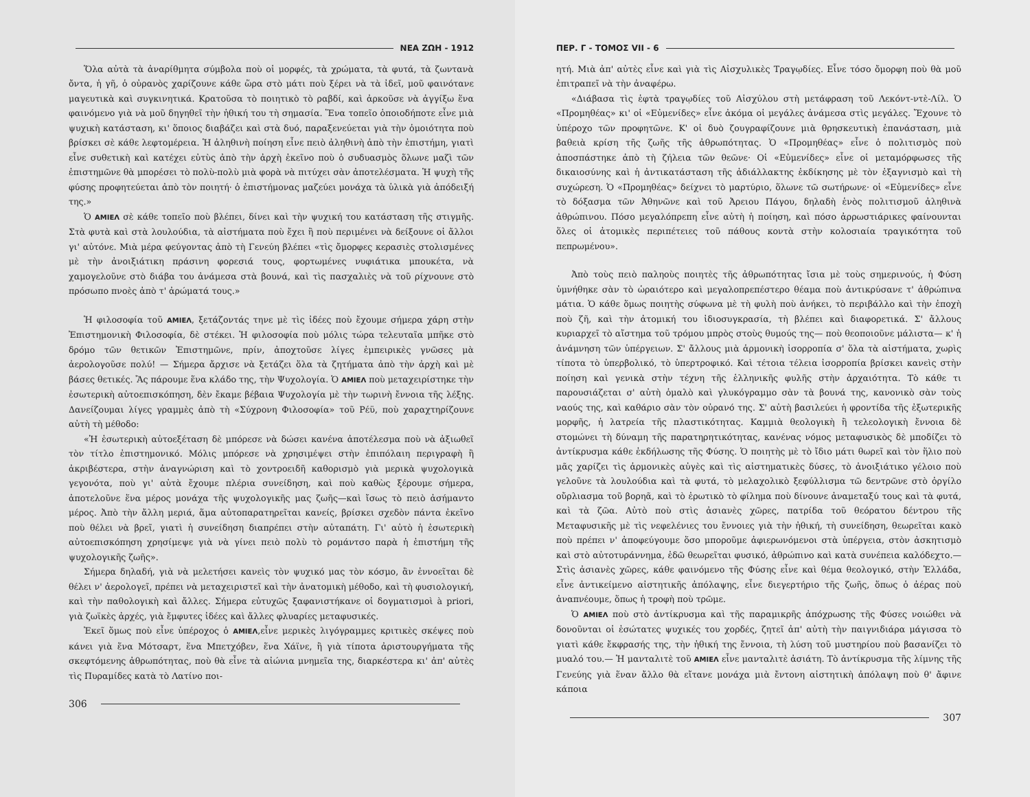ΝΕΑ ΖΩΗ - 1912
Ὅλα αὐτὰ τὰ ἀναρίθμητα σύμβολα ποὺ οἱ μορφές, τὰ χρώματα, τὰ φυτά, τὰ ζωντανὰ ὄντα, ἡ γῆ, ὁ οὐρανὸς χαρίζουνε κάθε ὥρα στὸ μάτι ποὺ ξέρει νὰ τὰ ἰδεῖ, μοῦ φαινότανε μαγευτικὰ καὶ συγκινητικά. Κρατοῦσα τὸ ποιητικὸ τὸ ραβδί, καὶ ἀρκοῦσε νὰ ἀγγίξω ἕνα φαινόμενο γιὰ νὰ μοῦ δηγηθεῖ τὴν ἠθική του τὴ σημασία. Ἕνα τοπεῖο ὁποιοδήποτε εἶνε μιὰ ψυχικὴ κατάσταση, κι' ὅποιος διαβάζει καὶ στὰ δυό, παραξενεύεται γιὰ τὴν ὁμοιότητα ποὺ βρίσκει σὲ κάθε λεφτομέρεια. Ἡ ἀληθινὴ ποίηση εἶνε πειὸ ἀληθινὴ ἀπὸ τὴν ἐπιστήμη, γιατὶ εἶνε συθετικὴ καὶ κατέχει εὐτὺς ἀπὸ τὴν ἀρχὴ ἐκεῖνο ποὺ ὁ συδυασμὸς ὅλωνε μαζὶ τῶν ἐπιστημῶνε θὰ μπορέσει τὸ πολὺ-πολὺ μιὰ φορὰ νὰ πιτύχει σὰν ἀποτελέσματα. Ἡ ψυχὴ τῆς φύσης προφητεύεται ἀπὸ τὸν ποιητή· ὁ ἐπιστήμονας μαζεύει μονάχα τὰ ὑλικὰ γιὰ ἀπόδειξή της.»
Ὁ ΑΜΙΕΛ σὲ κάθε τοπεῖο ποὺ βλέπει, δίνει καὶ τὴν ψυχική του κατάσταση τῆς στιγμῆς. Στὰ φυτὰ καὶ στὰ λουλούδια, τὰ αἰστήματα ποὺ ἔχει ἢ ποὺ περιμένει νὰ δείξουνε οἱ ἄλλοι γι' αὐτόνε. Μιὰ μέρα φεύγοντας ἀπὸ τὴ Γενεύη βλέπει «τὶς ὄμορφες κερασιὲς στολισμένες μὲ τὴν ἀνοιξιάτικη πράσινη φορεσιά τους, φορτωμένες νυφιάτικα μπουκέτα, νὰ χαμογελοῦνε στὸ διάβα του ἀνάμεσα στὰ βουνά, καὶ τὶς πασχαλιὲς νὰ τοῦ ρίχνουνε στὸ πρόσωπο πνοὲς ἀπὸ τ' ἀρώματά τους.»
Ἡ φιλοσοφία τοῦ ΑΜΙΕΛ, ξετάζοντάς τηνε μὲ τὶς ἰδέες ποὺ ἔχουμε σήμερα χάρη στὴν Ἐπιστημονικὴ Φιλοσοφία, δὲ στέκει. Ἡ φιλοσοφία ποὺ μόλις τώρα τελευταῖα μπῆκε στὸ δρόμο τῶν θετικῶν Ἐπιστημῶνε, πρίν, ἀποχτοῦσε λίγες ἐμπειρικὲς γνῶσες μὰ ἀερολογοῦσε πολύ! — Σήμερα ἄρχισε νὰ ξετάζει ὅλα τὰ ζητήματα ἀπὸ τὴν ἀρχὴ καὶ μὲ βάσες θετικές. Ἂς πάρουμε ἕνα κλάδο της, τὴν Ψυχολογία. Ὁ ΑΜΙΕΛ ποὺ μεταχειρίστηκε τὴν ἐσωτερικὴ αὐτοεπισκόπηση, δὲν ἔκαμε βέβαια Ψυχολογία μὲ τὴν τωρινὴ ἔννοια τῆς λέξης. Δανείζουμαι λίγες γραμμὲς ἀπὸ τὴ «Σύχρονη Φιλοσοφία» τοῦ Ρέϋ, ποὺ χαραχτηρίζουνε αὐτὴ τὴ μέθοδο:
«Ἡ ἐσωτερικὴ αὐτοεξέταση δὲ μπόρεσε νὰ δώσει κανένα ἀποτέλεσμα ποὺ νὰ ἀξιωθεῖ τὸν τίτλο ἐπιστημονικό. Μόλις μπόρεσε νὰ χρησιμέψει στὴν ἐπιπόλαιη περιγραφὴ ἢ ἀκριβέστερα, στὴν ἀναγνώριση καὶ τὸ χοντροειδῆ καθορισμὸ γιὰ μερικὰ ψυχολογικὰ γεγονότα, ποὺ γι' αὐτὰ ἔχουμε πλέρια συνείδηση, καὶ ποὺ καθὼς ξέρουμε σήμερα, ἀποτελοῦνε ἕνα μέρος μονάχα τῆς ψυχολογικῆς μας ζωῆς—καὶ ἴσως τὸ πειὸ ἀσήμαντο μέρος. Ἀπὸ τὴν ἄλλη μεριά, ἅμα αὐτοπαρατηρεῖται κανείς, βρίσκει σχεδὸν πάντα ἐκεῖνο ποὺ θέλει νὰ βρεῖ, γιατὶ ἡ συνείδηση διαπρέπει στὴν αὐταπάτη. Γι' αὐτὸ ἡ ἐσωτερικὴ αὐτοεπισκόπηση χρησίμεψε γιὰ νὰ γίνει πειὸ πολὺ τὸ ρομάντσο παρὰ ἡ ἐπιστήμη τῆς ψυχολογικῆς ζωῆς».
Σήμερα δηλαδή, γιὰ νὰ μελετήσει κανεὶς τὸν ψυχικό μας τὸν κόσμο, ἂν ἐννοεῖται δὲ θέλει ν' ἀερολογεῖ, πρέπει νὰ μεταχειριστεῖ καὶ τὴν ἀνατομικὴ μέθοδο, καὶ τὴ φυσιολογική, καὶ τὴν παθολογικὴ καὶ ἄλλες. Σήμερα εὐτυχῶς ξαφανιστήκανε οἱ δογματισμοὶ à priori, γιὰ ζωϊκὲς ἀρχές, γιὰ ἔμφυτες ἰδέες καὶ ἄλλες φλυαρίες μεταφυσικές.
Ἐκεῖ ὅμως ποὺ εἶνε ὑπέροχος ὁ ΑΜΙΕΛ,εἶνε μερικὲς λιγόγραμμες κριτικὲς σκέψες ποὺ κάνει γιὰ ἕνα Μότσαρτ, ἕνα Μπετχόβεν, ἕνα Χάϊνε, ἢ γιὰ τίποτα ἀριστουργήματα τῆς σκεφτόμενης ἀθρωπότητας, ποὺ θὰ εἶνε τὰ αἰώνια μνημεῖα της, διαρκέστερα κι' ἀπ' αὐτὲς τὶς Πυραμίδες κατὰ τὸ Λατίνο ποι-
306
ΠΕΡ. Γ - ΤΟΜΟΣ VII - 6
ητή. Μιὰ ἀπ' αὐτὲς εἶνε καὶ γιὰ τὶς Αἰσχυλικὲς Τραγῳδίες. Εἶνε τόσο ὄμορφη ποὺ θὰ μοῦ ἐπιτραπεῖ νὰ τὴν ἀναφέρω.
«Διάβασα τὶς ἑφτὰ τραγῳδίες τοῦ Αἰσχύλου στὴ μετάφραση τοῦ Λεκόντ-ντὲ-Λίλ. Ὁ «Προμηθέας» κι' οἱ «Εὐμενίδες» εἶνε ἀκόμα οἱ μεγάλες ἀνάμεσα στὶς μεγάλες. Ἔχουνε τὸ ὑπέροχο τῶν προφητῶνε. Κ' οἱ δυὸ ζουγραφίζουνε μιὰ θρησκευτικὴ ἐπανάσταση, μιὰ βαθειὰ κρίση τῆς ζωῆς τῆς ἀθρωπότητας. Ὁ «Προμηθέας» εἶνε ὁ πολιτισμὸς ποὺ ἀποσπάστηκε ἀπὸ τὴ ζήλεια τῶν θεῶνε· Οἱ «Εὐμενίδες» εἶνε οἱ μεταμόρφωσες τῆς δικαιοσύνης καὶ ἡ ἀντικατάσταση τῆς ἀδιάλλακτης ἐκδίκησης μὲ τὸν ἐξαγνισμὸ καὶ τὴ συχώρεση. Ὁ «Προμηθέας» δείχνει τὸ μαρτύριο, ὅλωνε τῶ σωτήρωνε· οἱ «Εὐμενίδες» εἶνε τὸ δόξασμα τῶν Ἀθηνῶνε καὶ τοῦ Ἀρειου Πάγου, δηλαδὴ ἑνὸς πολιτισμοῦ ἀληθινὰ ἀθρώπινου. Πόσο μεγαλόπρεπη εἶνε αὐτὴ ἡ ποίηση, καὶ πόσο ἀρρωστιάρικες φαίνουνται ὅλες οἱ ἀτομικὲς περιπέτειες τοῦ πάθους κοντὰ στὴν κολοσιαία τραγικότητα τοῦ πεπρωμένου».
Ἀπὸ τοὺς πειὸ παληοὺς ποιητὲς τῆς ἀθρωπότητας ἴσια μὲ τοὺς σημερινούς, ἡ Φύση ὑμνήθηκε σὰν τὸ ὡραιότερο καὶ μεγαλοπρεπέστερο θέαμα ποὺ ἀντικρύσανε τ' ἀθρώπινα μάτια. Ὁ κάθε ὅμως ποιητὴς σύφωνα μὲ τὴ φυλὴ ποὺ ἀνήκει, τὸ περιβάλλο καὶ τὴν ἐποχὴ ποὺ ζῆ, καὶ τὴν ἀτομική του ἰδιοσυγκρασία, τὴ βλέπει καὶ διαφορετικά. Σ' ἄλλους κυριαρχεῖ τὸ αἴστημα τοῦ τρόμου μπρὸς στοὺς θυμούς της— ποὺ θεοποιοῦνε μάλιστα— κ' ἡ ἀνάμνηση τῶν ὑπέργειων. Σ' ἄλλους μιὰ ἁρμονικὴ ἰσορροπία σ' ὅλα τὰ αἰστήματα, χωρὶς τίποτα τὸ ὑπερβολικό, τὸ ὑπερτροφικό. Καὶ τέτοια τέλεια ἰσορροπία βρίσκει κανεὶς στὴν ποίηση καὶ γενικὰ στὴν τέχνη τῆς ἑλληνικῆς φυλῆς στὴν ἀρχαιότητα. Τὸ κάθε τι παρουσιάζεται σ' αὐτὴ ὁμαλὸ καὶ γλυκόγραμμο σὰν τὰ βουνά της, κανονικὸ σὰν τοὺς ναούς της, καὶ καθάριο σὰν τὸν οὐρανό της. Σ' αὐτὴ βασιλεύει ἡ φροντίδα τῆς ἐξωτερικῆς μορφῆς, ἡ λατρεία τῆς πλαστικότητας. Καμμιὰ θεολογικὴ ἢ τελεολογικὴ ἔννοια δὲ στομώνει τὴ δύναμη τῆς παρατηρητικότητας, κανένας νόμος μεταφυσικὸς δὲ μποδίζει τὸ ἀντίκρυσμα κάθε ἐκδήλωσης τῆς Φύσης. Ὁ ποιητὴς μὲ τὸ ἴδιο μάτι θωρεῖ καὶ τὸν ἥλιο ποὺ μᾶς χαρίζει τὶς ἁρμονικὲς αὐγὲς καὶ τὶς αἰστηματικὲς δύσες, τὸ ἀνοιξιάτικο γέλοιο ποὺ γελοῦνε τὰ λουλούδια καὶ τὰ φυτά, τὸ μελαχολικὸ ξεφύλλισμα τῶ δεντρῶνε στὸ ὀργίλο οὔρλιασμα τοῦ βορηᾶ, καὶ τὸ ἐρωτικὸ τὸ φίλημα ποὺ δίνουνε ἀναμεταξύ τους καὶ τὰ φυτά, καὶ τὰ ζῶα. Αὐτὸ ποὺ στὶς ἀσιανὲς χῶρες, πατρίδα τοῦ θεόρατου δέντρου τῆς Μεταφυσικῆς μὲ τὶς νεφελένιες του ἔννοιες γιὰ τὴν ἠθική, τὴ συνείδηση, θεωρεῖται κακὸ ποὺ πρέπει ν' ἀποφεύγουμε ὅσο μποροῦμε ἀφιερωνόμενοι στὰ ὑπέργεια, στὸν ἀσκητισμὸ καὶ στὸ αὐτοτυράννημα, ἐδῶ θεωρεῖται φυσικό, ἀθρώπινο καὶ κατὰ συνέπεια καλόδεχτο.— Στὶς ἀσιανὲς χῶρες, κάθε φαινόμενο τῆς Φύσης εἶνε καὶ θέμα θεολογικό, στὴν Ἑλλάδα, εἶνε ἀντικείμενο αἰστητικῆς ἀπόλαψης, εἶνε διεγερτήριο τῆς ζωῆς, ὅπως ὁ ἀέρας ποὺ ἀναπνέουμε, ὅπως ἡ τροφὴ ποὺ τρῶμε.
Ὁ ΑΜΙΕΛ ποὺ στὸ ἀντίκρυσμα καὶ τῆς παραμικρῆς ἀπόχρωσης τῆς Φύσες νοιώθει νὰ δονοῦνται οἱ ἐσώτατες ψυχικές του χορδές, ζητεῖ ἀπ' αὐτὴ τὴν παιγνιδιάρα μάγισσα τὸ γιατὶ κάθε ἔκφρασής της, τὴν ἠθική της ἔννοια, τὴ λύση τοῦ μυστηρίου ποὺ βασανίζει τὸ μυαλό του.— Ἡ μανταλιτὲ τοῦ ΑΜΙΕΛ εἶνε μανταλιτὲ ἀσιάτη. Τὸ ἀντίκρυσμα τῆς λίμνης τῆς Γενεύης γιὰ ἕναν ἄλλο θὰ εἴτανε μονάχα μιὰ ἔντονη αἰστητικὴ ἀπόλαψη ποὺ θ' ἄφινε κάποια
307